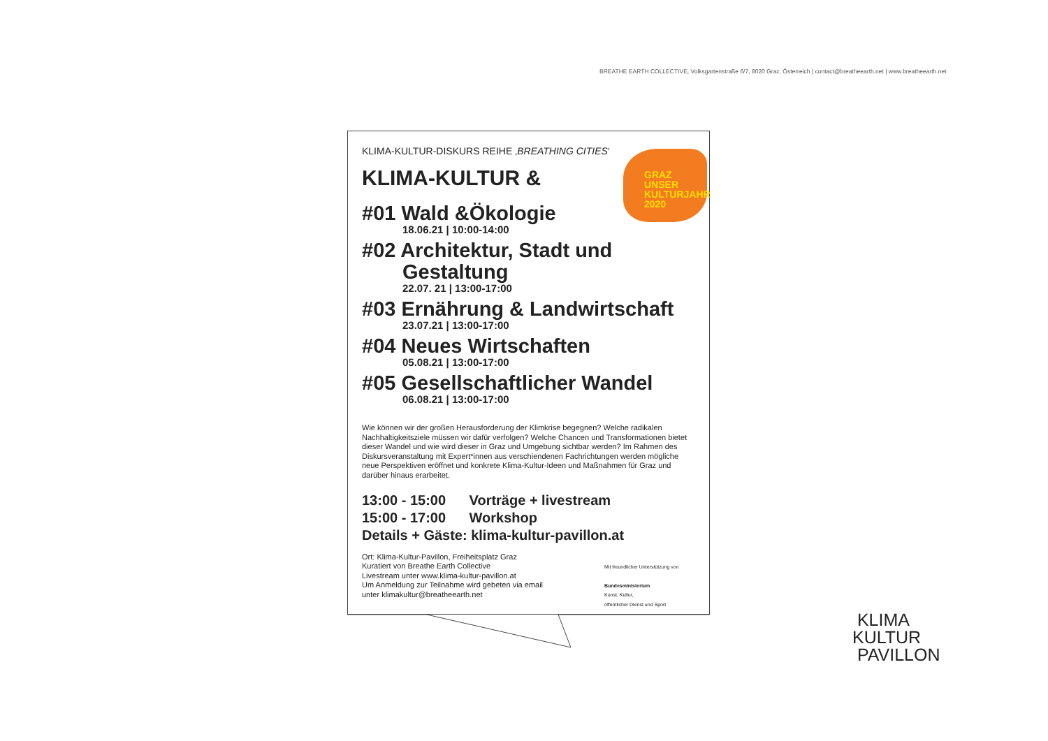BREATHE EARTH COLLECTIVE, Volksgartenstraße 6/7, 8020 Graz, Österreich | contact@breatheearth.net | www.breatheearth.net
KLIMA-KULTUR-DISKURS REIHE ‚BREATHING CITIES‘
KLIMA-KULTUR &
#01 Wald &Ökologie
18.06.21 | 10:00-14:00
#02 Architektur, Stadt und Gestaltung
22.07. 21 | 13:00-17:00
#03 Ernährung & Landwirtschaft
23.07.21 | 13:00-17:00
#04 Neues Wirtschaften
05.08.21 | 13:00-17:00
#05 Gesellschaftlicher Wandel
06.08.21 | 13:00-17:00
Wie können wir der großen Herausforderung der Klimkrise begegnen? Welche radikalen Nachhaltigkeitsziele müssen wir dafür verfolgen? Welche Chancen und Transformationen bietet dieser Wandel und wie wird dieser in Graz und Umgebung sichtbar werden? Im Rahmen des Diskursveranstaltung mit Expert*innen aus verschiendenen Fachrichtungen werden mögliche neue Perspektiven eröffnet und konkrete Klima-Kultur-Ideen und Maßnahmen für Graz und darüber hinaus erarbeitet.
13:00 - 15:00 Vorträge + livestream
15:00 - 17:00 Workshop
Details + Gäste: klima-kultur-pavillon.at
Ort: Klima-Kultur-Pavillon, Freiheitsplatz Graz
Kuratiert von Breathe Earth Collective
Livestream unter www.klima-kultur-pavillon.at
Um Anmeldung zur Teilnahme wird gebeten via email
unter klimakultur@breatheearth.net
Mit freundlicher Unterstützung von
Bundesministerium
Kunst, Kultur,
öffentlicher Dienst und Sport
GRAZ
UNSER
KULTURJAHR
2020
KLIMA
KULTUR
PAVILLON